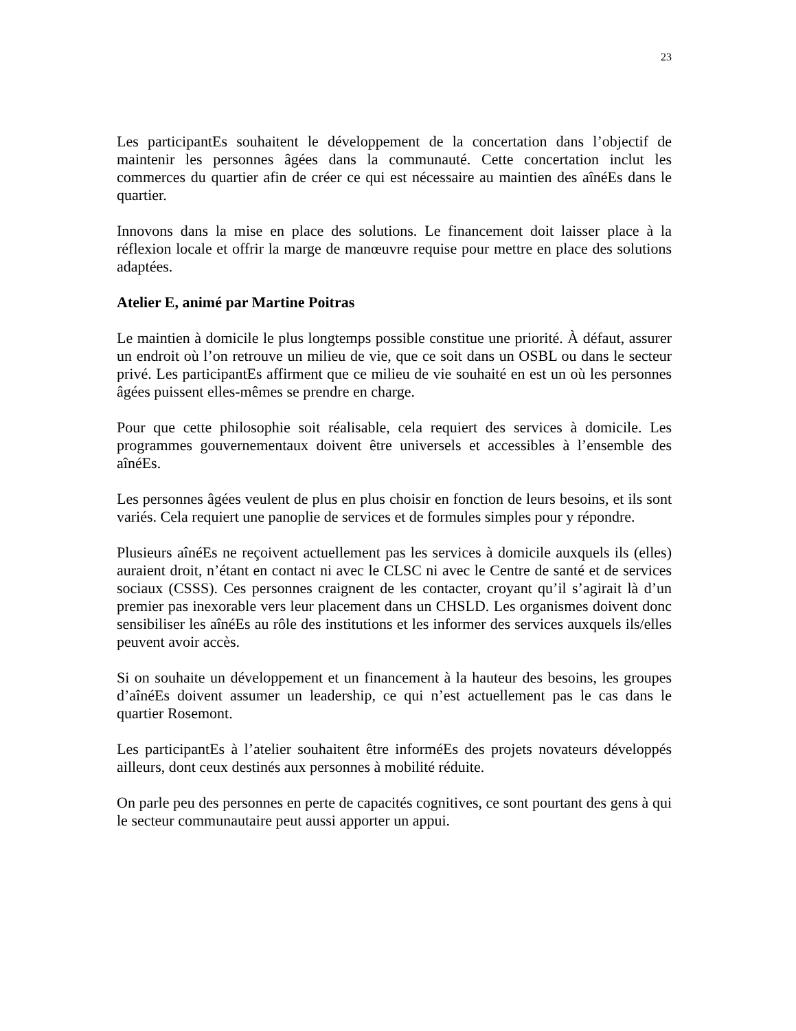23
Les participantEs souhaitent le développement de la concertation dans l’objectif de maintenir les personnes âgées dans la communauté. Cette concertation inclut les commerces du quartier afin de créer ce qui est nécessaire au maintien des aînéEs dans le quartier.
Innovons dans la mise en place des solutions. Le financement doit laisser place à la réflexion locale et offrir la marge de manœuvre requise pour mettre en place des solutions adaptées.
Atelier E, animé par Martine Poitras
Le maintien à domicile le plus longtemps possible constitue une priorité. À défaut, assurer un endroit où l’on retrouve un milieu de vie, que ce soit dans un OSBL ou dans le secteur privé. Les participantEs affirment que ce milieu de vie souhaité en est un où les personnes âgées puissent elles-mêmes se prendre en charge.
Pour que cette philosophie soit réalisable, cela requiert des services à domicile. Les programmes gouvernementaux doivent être universels et accessibles à l’ensemble des aînéEs.
Les personnes âgées veulent de plus en plus choisir en fonction de leurs besoins, et ils sont variés. Cela requiert une panoplie de services et de formules simples pour y répondre.
Plusieurs aînéEs ne reçoivent actuellement pas les services à domicile auxquels ils (elles) auraient droit, n’étant en contact ni avec le CLSC ni avec le Centre de santé et de services sociaux (CSSS). Ces personnes craignent de les contacter, croyant qu’il s’agirait là d’un premier pas inexorable vers leur placement dans un CHSLD. Les organismes doivent donc sensibiliser les aînéEs au rôle des institutions et les informer des services auxquels ils/elles peuvent avoir accès.
Si on souhaite un développement et un financement à la hauteur des besoins, les groupes d’aînéEs doivent assumer un leadership, ce qui n’est actuellement pas le cas dans le quartier Rosemont.
Les participantEs à l’atelier souhaitent être informéEs des projets novateurs développés ailleurs, dont ceux destinés aux personnes à mobilité réduite.
On parle peu des personnes en perte de capacités cognitives, ce sont pourtant des gens à qui le secteur communautaire peut aussi apporter un appui.